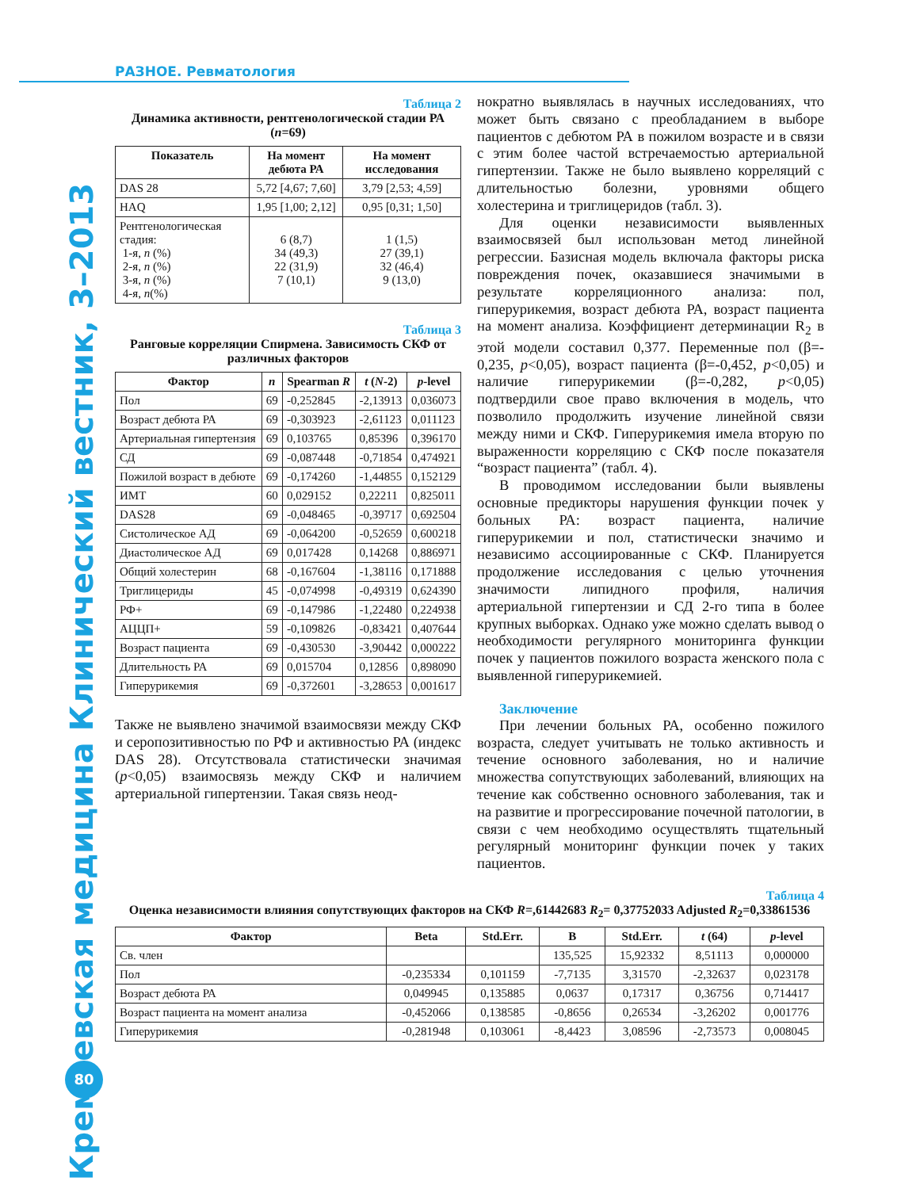РАЗНОЕ. Ревматология
Кремлевская медицина Клинический вестник, 3–2013
80
Таблица 2
Динамика активности, рентгенологической стадии РА (n=69)
| Показатель | На момент дебюта РА | На момент исследования |
| --- | --- | --- |
| DAS 28 | 5,72 [4,67; 7,60] | 3,79 [2,53; 4,59] |
| HAQ | 1,95 [1,00; 2,12] | 0,95 [0,31; 1,50] |
| Рентгенологическая стадия: 1-я, n (%) 2-я, n (%) 3-я, n (%) 4-я, n (%) | 6 (8,7) 34 (49,3) 22 (31,9) 7 (10,1) | 1 (1,5) 27 (39,1) 32 (46,4) 9 (13,0) |
Таблица 3
Ранговые корреляции Спирмена. Зависимость СКФ от различных факторов
| Фактор | n | Spearman R | t ( N -2) | p -level |
| --- | --- | --- | --- | --- |
| Пол | 69 | -0,252845 | -2,13913 | 0,036073 |
| Возраст дебюта РА | 69 | -0,303923 | -2,61123 | 0,011123 |
| Артериальная гипертензия | 69 | 0,103765 | 0,85396 | 0,396170 |
| СД | 69 | -0,087448 | -0,71854 | 0,474921 |
| Пожилой возраст в дебюте | 69 | -0,174260 | -1,44855 | 0,152129 |
| ИМТ | 60 | 0,029152 | 0,22211 | 0,825011 |
| DAS28 | 69 | -0,048465 | -0,39717 | 0,692504 |
| Систолическое АД | 69 | -0,064200 | -0,52659 | 0,600218 |
| Диастолическое АД | 69 | 0,017428 | 0,14268 | 0,886971 |
| Общий холестерин | 68 | -0,167604 | -1,38116 | 0,171888 |
| Триглицериды | 45 | -0,074998 | -0,49319 | 0,624390 |
| РФ+ | 69 | -0,147986 | -1,22480 | 0,224938 |
| АЦЦП+ | 59 | -0,109826 | -0,83421 | 0,407644 |
| Возраст пациента | 69 | -0,430530 | -3,90442 | 0,000222 |
| Длительность РА | 69 | 0,015704 | 0,12856 | 0,898090 |
| Гиперурикемия | 69 | -0,372601 | -3,28653 | 0,001617 |
Также не выявлено значимой взаимосвязи между СКФ и серопозитивностью по РФ и активностью РА (индекс DAS 28). Отсутствовала статистически значимая (p<0,05) взаимосвязь между СКФ и наличием артериальной гипертензии. Такая связь неод-
нократно выявлялась в научных исследованиях, что может быть связано с преобладанием в выборе пациентов с дебютом РА в пожилом возрасте и в связи с этим более частой встречаемостью артериальной гипертензии. Также не было выявлено корреляций с длительностью болезни, уровнями общего холестерина и триглицеридов (табл. 3).
Для оценки независимости выявленных взаимосвязей был использован метод линейной регрессии. Базисная модель включала факторы риска повреждения почек, оказавшиеся значимыми в результате корреляционного анализа: пол, гиперурикемия, возраст дебюта РА, возраст пациента на момент анализа. Коэффициент детерминации R<sub>2</sub> в этой модели составил 0,377. Переменные пол (β=- 0,235, p<0,05), возраст пациента (β=-0,452, p<0,05) и наличие гиперурикемии (β=-0,282, p<0,05) подтвердили свое право включения в модель, что позволило продолжить изучение линейной связи между ними и СКФ. Гиперурикемия имела вторую по выраженности корреляцию с СКФ после показателя “возраст пациента” (табл. 4).
В проводимом исследовании были выявлены основные предикторы нарушения функции почек у больных РА: возраст пациента, наличие гиперурикемии и пол, статистически значимо и независимо ассоциированные с СКФ. Планируется продолжение исследования с целью уточнения значимости липидного профиля, наличия артериальной гипертензии и СД 2-го типа в более крупных выборках. Однако уже можно сделать вывод о необходимости регулярного мониторинга функции почек у пациентов пожилого возраста женского пола с выявленной гиперурикемией.
Заключение
При лечении больных РА, особенно пожилого возраста, следует учитывать не только активность и течение основного заболевания, но и наличие множества сопутствующих заболеваний, влияющих на течение как собственно основного заболевания, так и на развитие и прогрессирование почечной патологии, в связи с чем необходимо осуществлять тщательный регулярный мониторинг функции почек у таких пациентов.
Таблица 4
Оценка независимости влияния сопутствующих факторов на СКФ R=,61442683 R<sub>2</sub>= 0,37752033 Adjusted R<sub>2</sub>=0,33861536
| Фактор | Beta | Std.Err. | B | Std.Err. | t (64) | p -level |
| --- | --- | --- | --- | --- | --- | --- |
| Св. член | | | 135,525 | 15,92332 | 8,51113 | 0,000000 |
| Пол | -0,235334 | 0,101159 | -7,7135 | 3,31570 | -2,32637 | 0,023178 |
| Возраст дебюта РА | 0,049945 | 0,135885 | 0,0637 | 0,17317 | 0,36756 | 0,714417 |
| Возраст пациента на момент анализа | -0,452066 | 0,138585 | -0,8656 | 0,26534 | -3,26202 | 0,001776 |
| Гиперурикемия | -0,281948 | 0,103061 | -8,4423 | 3,08596 | -2,73573 | 0,008045 |